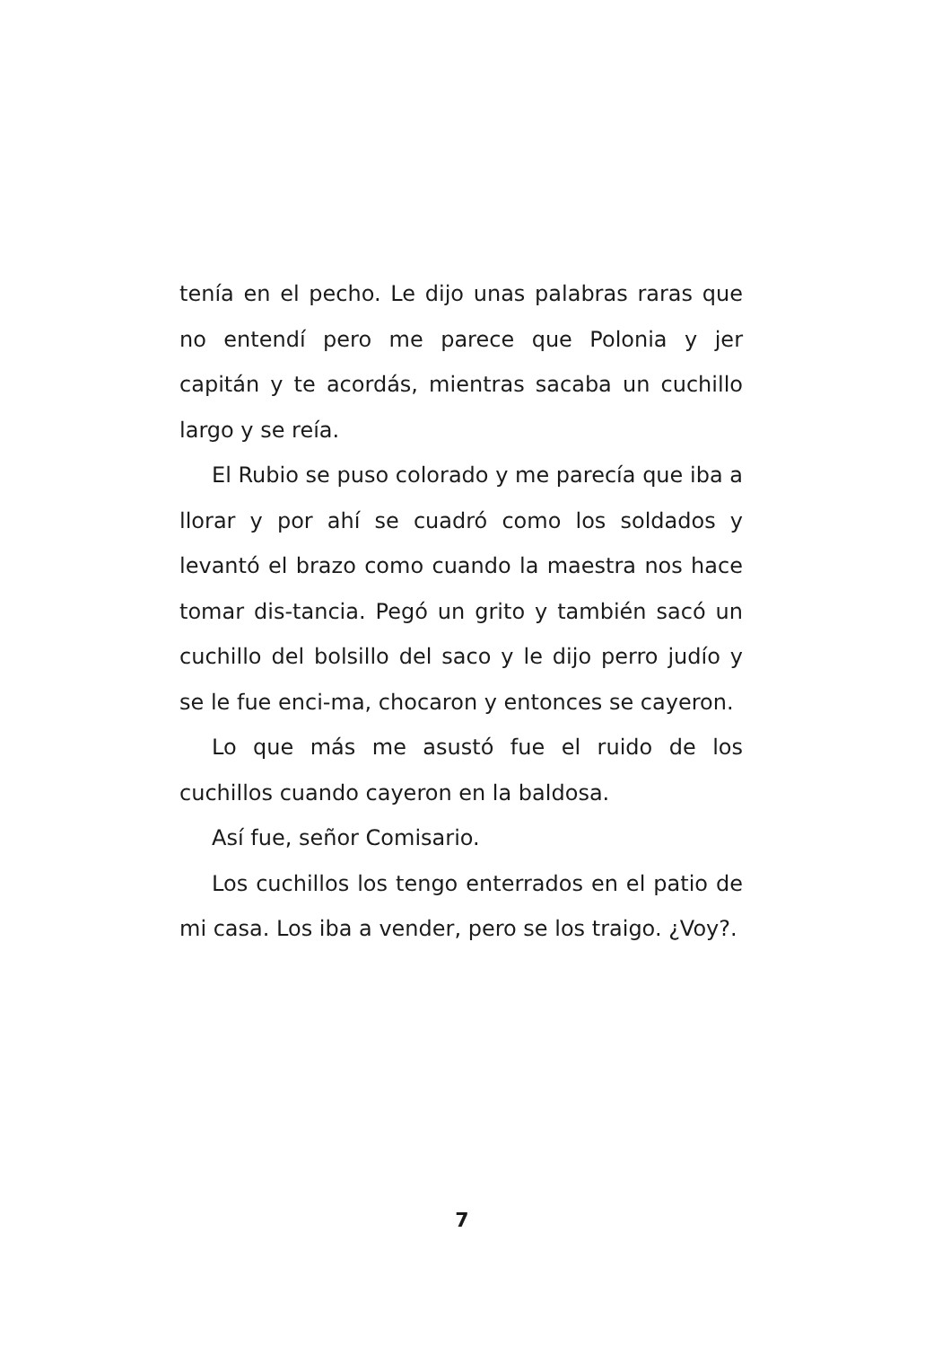tenía en el pecho. Le dijo unas palabras raras que no entendí pero me parece que Polonia y jer capitán y te acordás, mientras sacaba un cuchillo largo y se reía.
El Rubio se puso colorado y me parecía que iba a llorar y por ahí se cuadró como los soldados y levantó el brazo como cuando la maestra nos hace tomar dis-tancia. Pegó un grito y también sacó un cuchillo del bolsillo del saco y le dijo perro judío y se le fue enci-ma, chocaron y entonces se cayeron.
Lo que más me asustó fue el ruido de los cuchillos cuando cayeron en la baldosa.
Así fue, señor Comisario.
Los cuchillos los tengo enterrados en el patio de mi casa. Los iba a vender, pero se los traigo. ¿Voy?.
7